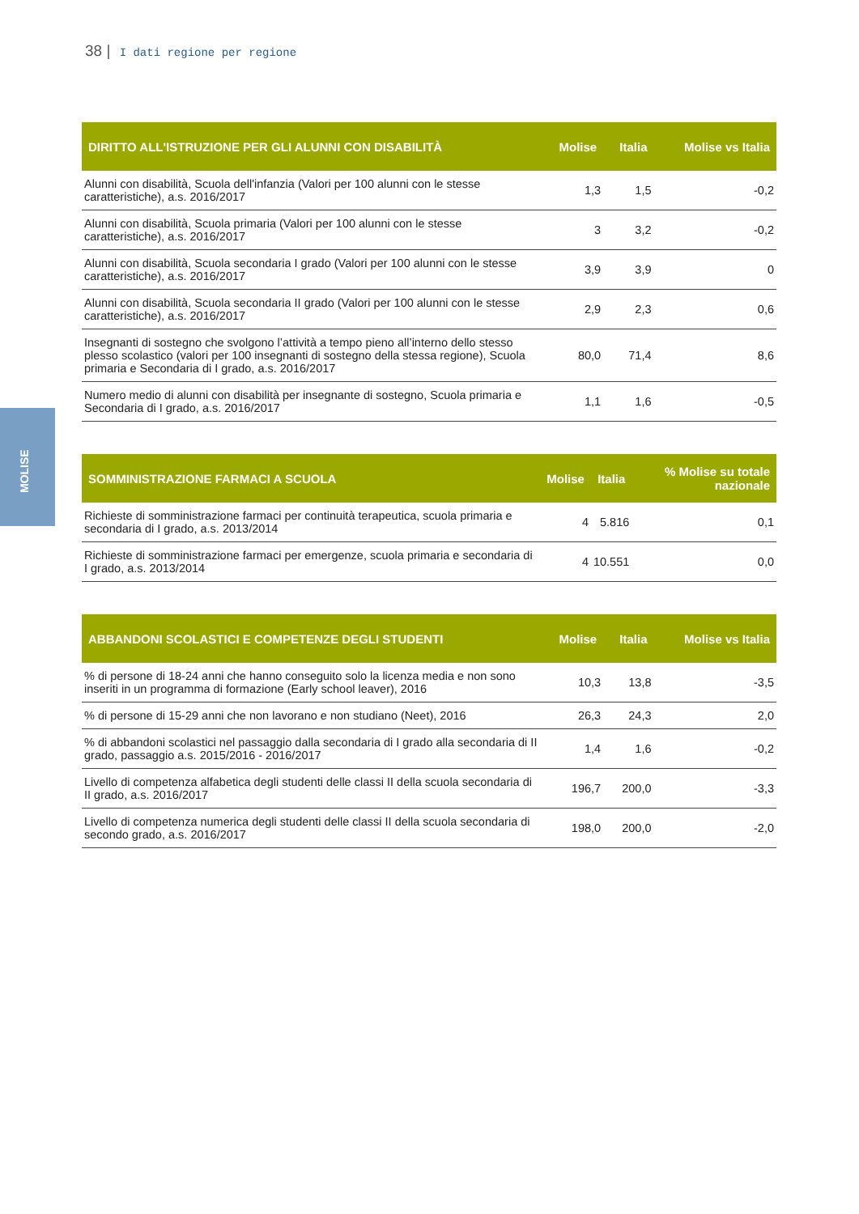38 | I dati regione per regione
MOLISE
| DIRITTO ALL'ISTRUZIONE PER GLI ALUNNI CON DISABILITÀ | Molise | Italia | Molise vs Italia |
| --- | --- | --- | --- |
| Alunni con disabilità, Scuola dell'infanzia (Valori per 100 alunni con le stesse caratteristiche), a.s. 2016/2017 | 1,3 | 1,5 | -0,2 |
| Alunni con disabilità, Scuola primaria (Valori per 100 alunni con le stesse caratteristiche), a.s. 2016/2017 | 3 | 3,2 | -0,2 |
| Alunni con disabilità, Scuola secondaria I grado (Valori per 100 alunni con le stesse caratteristiche), a.s. 2016/2017 | 3,9 | 3,9 | 0 |
| Alunni con disabilità, Scuola secondaria II grado (Valori per 100 alunni con le stesse caratteristiche), a.s. 2016/2017 | 2,9 | 2,3 | 0,6 |
| Insegnanti di sostegno che svolgono l’attività a tempo pieno all’interno dello stesso plesso scolastico (valori per 100 insegnanti di sostegno della stessa regione), Scuola primaria e Secondaria di I grado, a.s. 2016/2017 | 80,0 | 71,4 | 8,6 |
| Numero medio di alunni con disabilità per insegnante di sostegno, Scuola primaria e Secondaria di I grado, a.s. 2016/2017 | 1,1 | 1,6 | -0,5 |
| SOMMINISTRAZIONE FARMACI A SCUOLA | Molise | Italia | % Molise su totale nazionale |
| --- | --- | --- | --- |
| Richieste di somministrazione farmaci per continuità terapeutica, scuola primaria e secondaria di I grado, a.s. 2013/2014 | 4 | 5.816 | 0,1 |
| Richieste di somministrazione farmaci per emergenze, scuola primaria e secondaria di I grado, a.s. 2013/2014 | 4 | 10.551 | 0,0 |
| ABBANDONI SCOLASTICI E COMPETENZE DEGLI STUDENTI | Molise | Italia | Molise vs Italia |
| --- | --- | --- | --- |
| % di persone di 18-24 anni che hanno conseguito solo la licenza media e non sono inseriti in un programma di formazione (Early school leaver), 2016 | 10,3 | 13,8 | -3,5 |
| % di persone di 15-29 anni che non lavorano e non studiano (Neet), 2016 | 26,3 | 24,3 | 2,0 |
| % di abbandoni scolastici nel passaggio dalla secondaria di I grado alla secondaria di II grado, passaggio a.s. 2015/2016 - 2016/2017 | 1,4 | 1,6 | -0,2 |
| Livello di competenza alfabetica degli studenti delle classi II della scuola secondaria di II grado, a.s. 2016/2017 | 196,7 | 200,0 | -3,3 |
| Livello di competenza numerica degli studenti delle classi II della scuola secondaria di secondo grado, a.s. 2016/2017 | 198,0 | 200,0 | -2,0 |